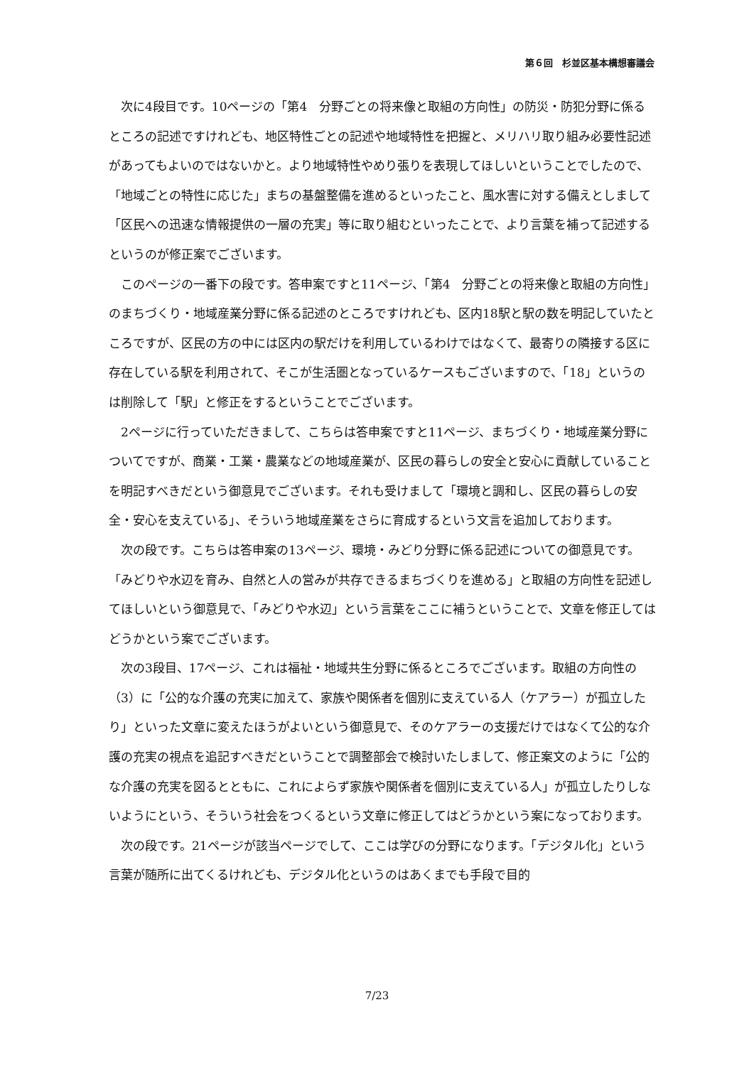第６回　杉並区基本構想審議会
次に4段目です。10ページの「第4　分野ごとの将来像と取組の方向性」の防災・防犯分野に係るところの記述ですけれども、地区特性ごとの記述や地域特性を把握と、メリハリ取り組み必要性記述があってもよいのではないかと。より地域特性やめり張りを表現してほしいということでしたので、「地域ごとの特性に応じた」まちの基盤整備を進めるといったこと、風水害に対する備えとしまして「区民への迅速な情報提供の一層の充実」等に取り組むといったことで、より言葉を補って記述するというのが修正案でございます。
このページの一番下の段です。答申案ですと11ページ、「第4　分野ごとの将来像と取組の方向性」のまちづくり・地域産業分野に係る記述のところですけれども、区内18駅と駅の数を明記していたところですが、区民の方の中には区内の駅だけを利用しているわけではなくて、最寄りの隣接する区に存在している駅を利用されて、そこが生活圏となっているケースもございますので、「18」というのは削除して「駅」と修正をするということでございます。
2ページに行っていただきまして、こちらは答申案ですと11ページ、まちづくり・地域産業分野についてですが、商業・工業・農業などの地域産業が、区民の暮らしの安全と安心に貢献していることを明記すべきだという御意見でございます。それも受けまして「環境と調和し、区民の暮らしの安全・安心を支えている」、そういう地域産業をさらに育成するという文言を追加しております。
次の段です。こちらは答申案の13ページ、環境・みどり分野に係る記述についての御意見です。「みどりや水辺を育み、自然と人の営みが共存できるまちづくりを進める」と取組の方向性を記述してほしいという御意見で、「みどりや水辺」という言葉をここに補うということで、文章を修正してはどうかという案でございます。
次の3段目、17ページ、これは福祉・地域共生分野に係るところでございます。取組の方向性の（3）に「公的な介護の充実に加えて、家族や関係者を個別に支えている人（ケアラー）が孤立したり」といった文章に変えたほうがよいという御意見で、そのケアラーの支援だけではなくて公的な介護の充実の視点を追記すべきだということで調整部会で検討いたしまして、修正案文のように「公的な介護の充実を図るとともに、これによらず家族や関係者を個別に支えている人」が孤立したりしないようにという、そういう社会をつくるという文章に修正してはどうかという案になっております。
次の段です。21ページが該当ページでして、ここは学びの分野になります。「デジタル化」という言葉が随所に出てくるけれども、デジタル化というのはあくまでも手段で目的
7/23